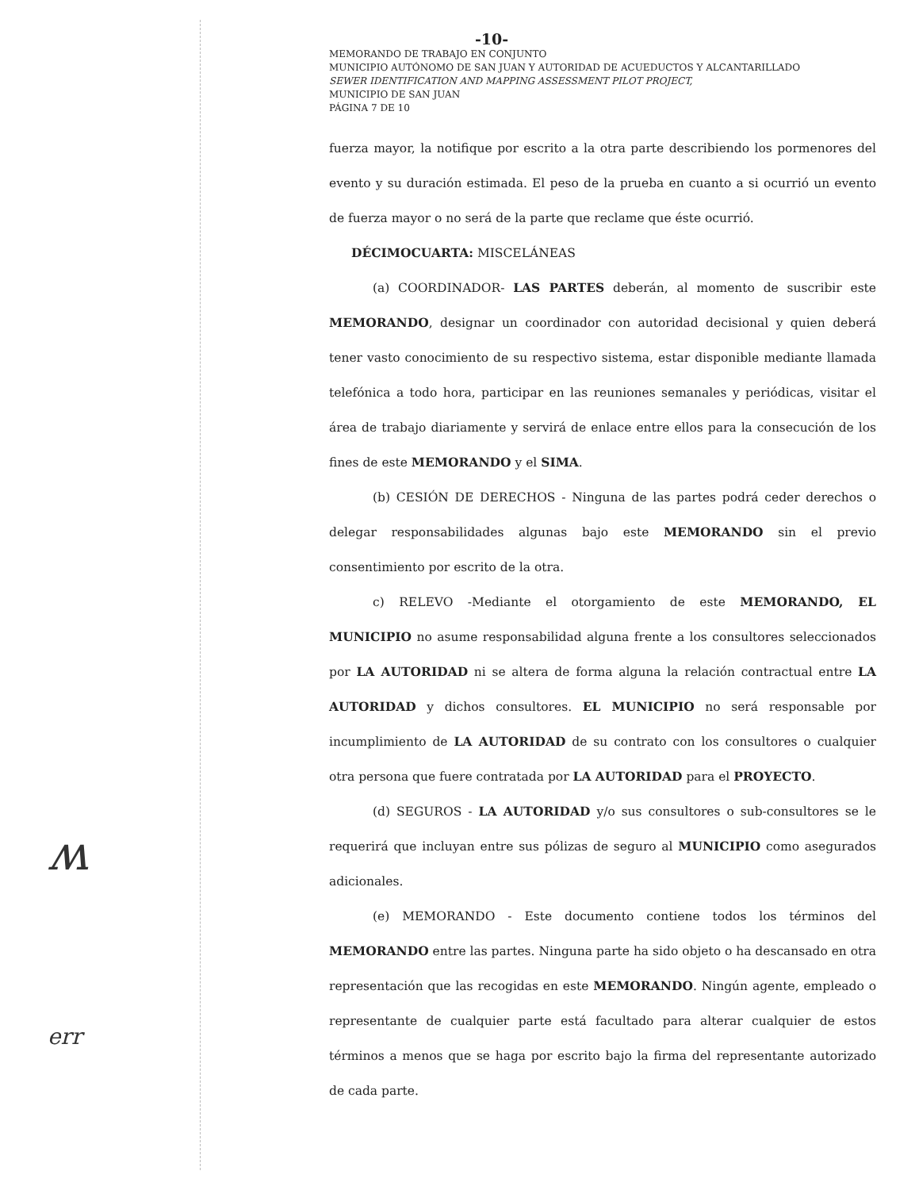-10-
MEMORANDO DE TRABAJO EN CONJUNTO
MUNICIPIO AUTÓNOMO DE SAN JUAN Y AUTORIDAD DE ACUEDUCTOS Y ALCANTARILLADO
SEWER IDENTIFICATION AND MAPPING ASSESSMENT PILOT PROJECT,
MUNICIPIO DE SAN JUAN
PÁGINA 7 DE 10
fuerza mayor, la notifique por escrito a la otra parte describiendo los pormenores del evento y su duración estimada. El peso de la prueba en cuanto a si ocurrió un evento de fuerza mayor o no será de la parte que reclame que éste ocurrió.
DÉCIMOCUARTA: MISCELÁNEAS
(a) COORDINADOR- LAS PARTES deberán, al momento de suscribir este MEMORANDO, designar un coordinador con autoridad decisional y quien deberá tener vasto conocimiento de su respectivo sistema, estar disponible mediante llamada telefónica a todo hora, participar en las reuniones semanales y periódicas, visitar el área de trabajo diariamente y servirá de enlace entre ellos para la consecución de los fines de este MEMORANDO y el SIMA.
(b) CESIÓN DE DERECHOS - Ninguna de las partes podrá ceder derechos o delegar responsabilidades algunas bajo este MEMORANDO sin el previo consentimiento por escrito de la otra.
c) RELEVO -Mediante el otorgamiento de este MEMORANDO, EL MUNICIPIO no asume responsabilidad alguna frente a los consultores seleccionados por LA AUTORIDAD ni se altera de forma alguna la relación contractual entre LA AUTORIDAD y dichos consultores. EL MUNICIPIO no será responsable por incumplimiento de LA AUTORIDAD de su contrato con los consultores o cualquier otra persona que fuere contratada por LA AUTORIDAD para el PROYECTO.
(d) SEGUROS - LA AUTORIDAD y/o sus consultores o sub-consultores se le requerirá que incluyan entre sus pólizas de seguro al MUNICIPIO como asegurados adicionales.
(e) MEMORANDO - Este documento contiene todos los términos del MEMORANDO entre las partes. Ninguna parte ha sido objeto o ha descansado en otra representación que las recogidas en este MEMORANDO. Ningún agente, empleado o representante de cualquier parte está facultado para alterar cualquier de estos términos a menos que se haga por escrito bajo la firma del representante autorizado de cada parte.
ʍ
err